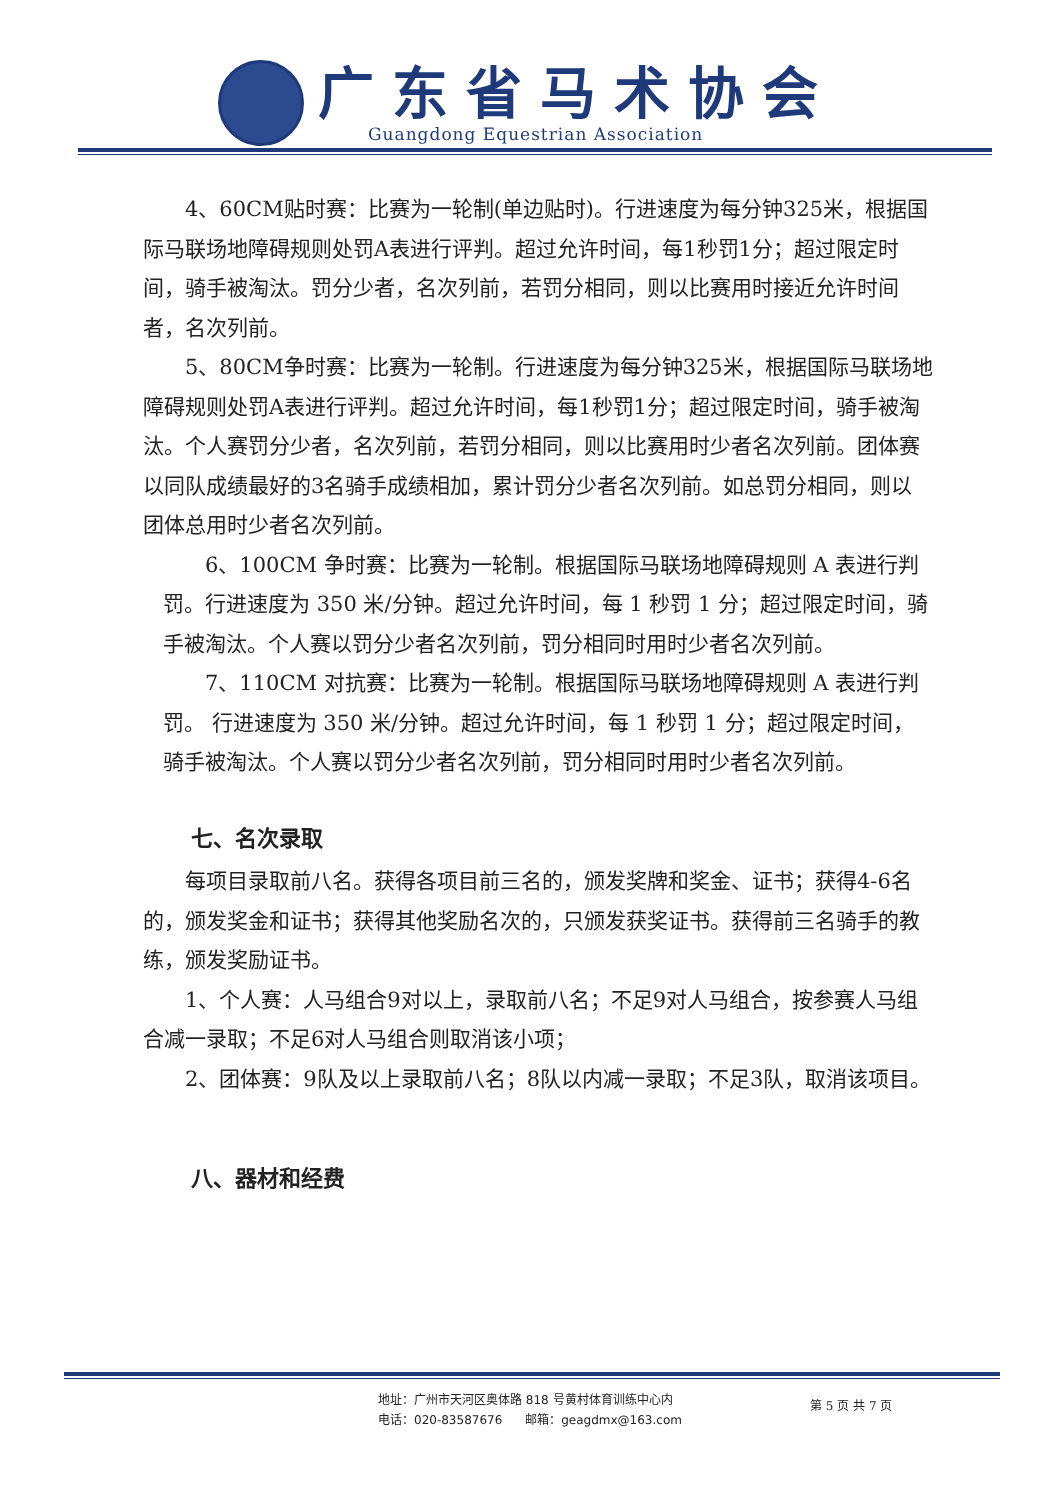广东省马术协会
Guangdong Equestrian Association
4、60CM贴时赛：比赛为一轮制(单边贴时)。行进速度为每分钟325米，根据国际马联场地障碍规则处罚A表进行评判。超过允许时间，每1秒罚1分；超过限定时间，骑手被淘汰。罚分少者，名次列前，若罚分相同，则以比赛用时接近允许时间者，名次列前。
5、80CM争时赛：比赛为一轮制。行进速度为每分钟325米，根据国际马联场地障碍规则处罚A表进行评判。超过允许时间，每1秒罚1分；超过限定时间，骑手被淘汰。个人赛罚分少者，名次列前，若罚分相同，则以比赛用时少者名次列前。团体赛以同队成绩最好的3名骑手成绩相加，累计罚分少者名次列前。如总罚分相同，则以团体总用时少者名次列前。
6、100CM 争时赛：比赛为一轮制。根据国际马联场地障碍规则 A 表进行判罚。行进速度为 350 米/分钟。超过允许时间，每 1 秒罚 1 分；超过限定时间，骑手被淘汰。个人赛以罚分少者名次列前，罚分相同时用时少者名次列前。
7、110CM 对抗赛：比赛为一轮制。根据国际马联场地障碍规则 A 表进行判罚。 行进速度为 350 米/分钟。超过允许时间，每 1 秒罚 1 分；超过限定时间，骑手被淘汰。个人赛以罚分少者名次列前，罚分相同时用时少者名次列前。
七、名次录取
每项目录取前八名。获得各项目前三名的，颁发奖牌和奖金、证书；获得4-6名的，颁发奖金和证书；获得其他奖励名次的，只颁发获奖证书。获得前三名骑手的教练，颁发奖励证书。
1、个人赛：人马组合9对以上，录取前八名；不足9对人马组合，按参赛人马组合减一录取；不足6对人马组合则取消该小项；
2、团体赛：9队及以上录取前八名；8队以内减一录取；不足3队，取消该项目。
八、器材和经费
地址：广州市天河区奥体路 818 号黄村体育训练中心内
电话：020-83587676 邮箱：geagdmx@163.com
第 5 页 共 7 页